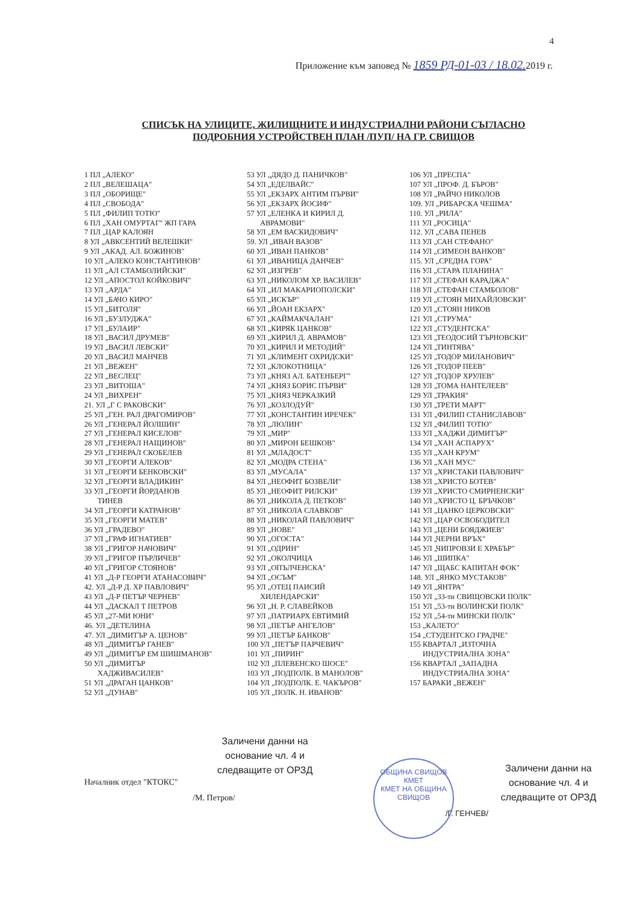4
Приложение към заповед № 1859 РД-01-03 / 18.02. 2019 г.
СПИСЪК НА УЛИЦИТЕ, ЖИЛИЩНИТЕ И ИНДУСТРИАЛНИ РАЙОНИ СЪГЛАСНО ПОДРОБНИЯ УСТРОЙСТВЕН ПЛАН /ПУП/ НА ГР. СВИЩОВ
1 ПЛ „АЛЕКО"
2 ПЛ „ВЕЛЕШАЦА"
3 ПЛ „ОБОРИЩЕ"
4 ПЛ „СВОБОДА"
5 ПЛ „ФИЛИП ТОТЮ"
6 ПЛ „ХАН ОМУРТАГ" ЖП ГАРА
7 ПЛ „ЦАР КАЛОЯН
8 УЛ „АВКСЕНТИЙ ВЕЛЕШКИ"
9 УЛ „АКАД. АЛ. БОЖИНОВ"
10 УЛ „АЛЕКО КОНСТАНТИНОВ"
11 УЛ „АЛ СТАМБОЛИЙСКИ"
12 УЛ „АПОСТОЛ КОЙКОВИЧ"
13 УЛ „АРДА"
14 УЛ „БАЧО КИРО"
15 УЛ „БИТОЛЯ"
16 УЛ „БУЗЛУДЖА"
17 УЛ „БУЛАИР"
18 УЛ „ВАСИЛ ДРУМЕВ"
19 УЛ „ВАСИЛ ЛЕВСКИ"
20 УЛ „ВАСИЛ МАНЧЕВ
21 УЛ „ВЕЖЕН"
22 УЛ „ВЕСЛЕЦ"
23 УЛ „ВИТОША"
24 УЛ „ВИХРЕН"
21. УЛ „Г С РАКОВСКИ"
25 УЛ „ГЕН. РАЛ ДРАГОМИРОВ"
26 УЛ „ГЕНЕРАЛ ЙОЛШИН"
27 УЛ „ГЕНЕРАЛ КИСЕЛОВ"
28 УЛ „ГЕНЕРАЛ НАЩИНОВ"
29 УЛ „ГЕНЕРАЛ СКОБЕЛЕВ
30 УЛ „ГЕОРГИ АЛЕКОВ"
31 УЛ „ГЕОРГИ БЕНКОВСКИ"
32 УЛ „ГЕОРГИ ВЛАДИКИН"
33 УЛ „ГЕОРГИ ЙОРДАНОВ
ТИНЕВ
34 УЛ „ГЕОРГИ КАТРАНОВ"
35 УЛ „ГЕОРГИ МАТЕВ"
36 УЛ „ГРАДЕВО"
37 УЛ „ГРАФ ИГНАТИЕВ"
38 УЛ „ГРИГОР НАЧОВИЧ"
39 УЛ „ГРИГОР ПЪРЛИЧЕВ"
40 УЛ „ГРИГОР СТОЯНОВ"
41 УЛ „Д-Р ГЕОРГИ АТАНАСОВИЧ"
42. УЛ „Д-Р Д. ХР ПАВЛОВИЧ"
43 УЛ „Д-Р ПЕТЪР ЧЕРНЕВ"
44 УЛ „ДАСКАЛ Т ПЕТРОВ
45 УЛ „27-МИ ЮНИ"
46. УЛ „ДЕТЕЛИНА
47. УЛ „ДИМИТЪР А. ЦЕНОВ"
48 УЛ „ДИМИТЪР ГАНЕВ"
49 УЛ „ДИМИТЪР ЕМ ШИШМАНОВ"
50 УЛ „ДИМИТЪР
ХАДЖИВАСИЛЕВ"
51 УЛ „ДРАГАН ЦАНКОВ"
52 УЛ „ДУНАВ"
53 УЛ „ДЯДО Д. ПАНИЧКОВ"
54 УЛ „ЕДЕЛВАЙС"
55 УЛ „ЕКЗАРХ АНТИМ ПЪРВИ"
56 УЛ „ЕКЗАРХ ЙОСИФ"
57 УЛ „ЕЛЕНКА И КИРИЛ Д.
АВРАМОВИ"
58 УЛ „ЕМ ВАСКИДОВИЧ"
59. УЛ „ИВАН ВАЗОВ"
60 УЛ „ИВАН ПАНКОВ"
61 УЛ „ИВАНИЦА ДАНЧЕВ"
62 УЛ „ИЗГРЕВ"
63 УЛ „НИКОЛОМ ХР. ВАСИЛЕВ"
64 УЛ „ИЛ МАКАРИОПОЛСКИ"
65 УЛ „ИСКЪР"
66 УЛ „ЙОАН ЕКЗАРХ"
67 УЛ „КАЙМАКЧАЛАН"
68 УЛ „КИРЯК ЦАНКОВ"
69 УЛ „КИРИЛ Д. АВРАМОВ"
70 УЛ „КИРИЛ И МЕТОДИЙ"
71 УЛ „КЛИМЕНТ ОХРИДСКИ"
72 УЛ „КЛОКОТНИЦА"
73 УЛ „КНЯЗ АЛ. БАТЕНБЕРГ"
74 УЛ „КНЯЗ БОРИС ПЪРВИ"
75 УЛ „КНЯЗ ЧЕРКАЗКИЙ
76 УЛ „КОЗЛОДУЙ"
77 УЛ „КОНСТАНТИН ИРЕЧЕК"
78 УЛ „ЛЮЛИН"
79 УЛ „МИР"
80 УЛ „МИРОН БЕШКОВ"
81 УЛ „МЛАДОСТ"
82 УЛ „МОДРА СТЕНА"
83 УЛ „МУСАЛА"
84 УЛ „НЕОФИТ БОЗВЕЛИ"
85 УЛ „НЕОФИТ РИЛСКИ"
86 УЛ „НИКОЛА Д. ПЕТКОВ"
87 УЛ „НИКОЛА СЛАВКОВ"
88 УЛ „НИКОЛАЙ ПАВЛОВИЧ"
89 УЛ „НОВЕ"
90 УЛ „ОГОСТА"
91 УЛ „ОДРИН"
92 УЛ „ОКОЛЧИЦА
93 УЛ „ОПЪЛЧЕНСКА"
94 УЛ „ОСЪМ"
95 УЛ „ОТЕЦ ПАИСИЙ
ХИЛЕНДАРСКИ"
96 УЛ „Н. Р. СЛАВЕЙКОВ
97 УЛ „ПАТРИАРХ ЕВТИМИЙ
98 УЛ „ПЕТЪР АНГЕЛОВ"
99 УЛ „ПЕТЪР БАНКОВ"
100 УЛ „ПЕТЪР ПАРЧЕВИЧ"
101 УЛ „ПИРИН"
102 УЛ „ПЛЕВЕНСКО ШОСЕ"
103 УЛ „ПОДПОЛК. В МАНОЛОВ"
104 УЛ „ПОДПОЛК. Е. ЧАКЪРОВ"
105 УЛ „ПОЛК. Н. ИВАНОВ"
106 УЛ „ПРЕСПА"
107 УЛ „ПРОФ. Д. БЪРОВ"
108 УЛ „РАЙЧО НИКОЛОВ
109. УЛ „РИБАРСКА ЧЕШМА"
110. УЛ „РИЛА"
111 УЛ „РОСИЦА"
112. УЛ „САВА ПЕНЕВ
113 УЛ „САН СТЕФАНО"
114 УЛ „СИМЕОН ВАНКОВ"
115. УЛ „СРЕДНА ГОРА"
116 УЛ „СТАРА ПЛАНИНА"
117 УЛ „СТЕФАН КАРАДЖА"
118 УЛ „СТЕФАН СТАМБОЛОВ"
119 УЛ „СТОЯН МИХАЙЛОВСКИ"
120 УЛ „СТОЯН НИКОВ
121 УЛ „СТРУМА"
122 УЛ „СТУДЕНТСКА"
123 УЛ „ТЕОДОСИЙ ТЪРНОВСКИ"
124 УЛ „ТИНТЯВА"
125 УЛ „ТОДОР МИЛАНОВИЧ"
126 УЛ „ТОДОР ПЕЕВ"
127 УЛ „ТОДОР ХРУЛЕВ"
128 УЛ „ТОМА НАНТЕЛЕЕВ"
129 УЛ „ТРАКИЯ"
130 УЛ „ТРЕТИ МАРТ"
131 УЛ „ФИЛИП СТАНИСЛАВОВ"
132 УЛ „ФИЛИП ТОТЮ"
133 УЛ „ХАДЖИ ДИМИТЪР"
134 УЛ „ХАН АСПАРУХ"
135 УЛ „ХАН КРУМ"
136 УЛ „ХАН МУС"
137 УЛ „ХРИСТАКИ ПАВЛОВИЧ"
138 УЛ „ХРИСТО БОТЕВ"
139 УЛ „ХРИСТО СМИРНЕНСКИ"
140 УЛ „ХРИСТО Ц. БРЪЧКОВ"
141 УЛ „ЦАНКО ЦЕРКОВСКИ"
142 УЛ „ЦАР ОСВОБОДИТЕЛ
143 УЛ „ЦЕНИ БОЯДЖИЕВ"
144 УЛ „ЧЕРНИ ВРЪХ"
145 УЛ „ЧИПРОВЗИ Е ХРАБЪР"
146 УЛ „ШИПКА"
147 УЛ „ЩАБС КАПИТАН ФОК"
148. УЛ „ЯНКО МУСТАКОВ"
149 УЛ „ЯНТРА"
150 УЛ „33-ти СВИЩОВСКИ ПОЛК"
151 УЛ „53-ти ВОЛИНСКИ ПОЛК"
152 УЛ „54-ти МИНСКИ ПОЛК"
153 „КАЛЕТО"
154 „СТУДЕНТСКО ГРАДЧЕ"
155 КВАРТАЛ „ИЗТОЧНА
ИНДУСТРИАЛНА ЗОНА"
156 КВАРТАЛ „ЗАПАДНА
ИНДУСТРИАЛНА ЗОНА"
157 БАРАКИ „ВЕЖЕН"
Заличени данни на основание чл. 4 и следващите от ОРЗД
Началник отдел "КТОКС"
/М. Петров/
ОБЩИНА СВИЩОВ
КМЕТ
КМЕТ НА ОБЩИНА СВИЩОВ
/Г. ГЕНЧЕВ/
Заличени данни на основание чл. 4 и следващите от ОРЗД